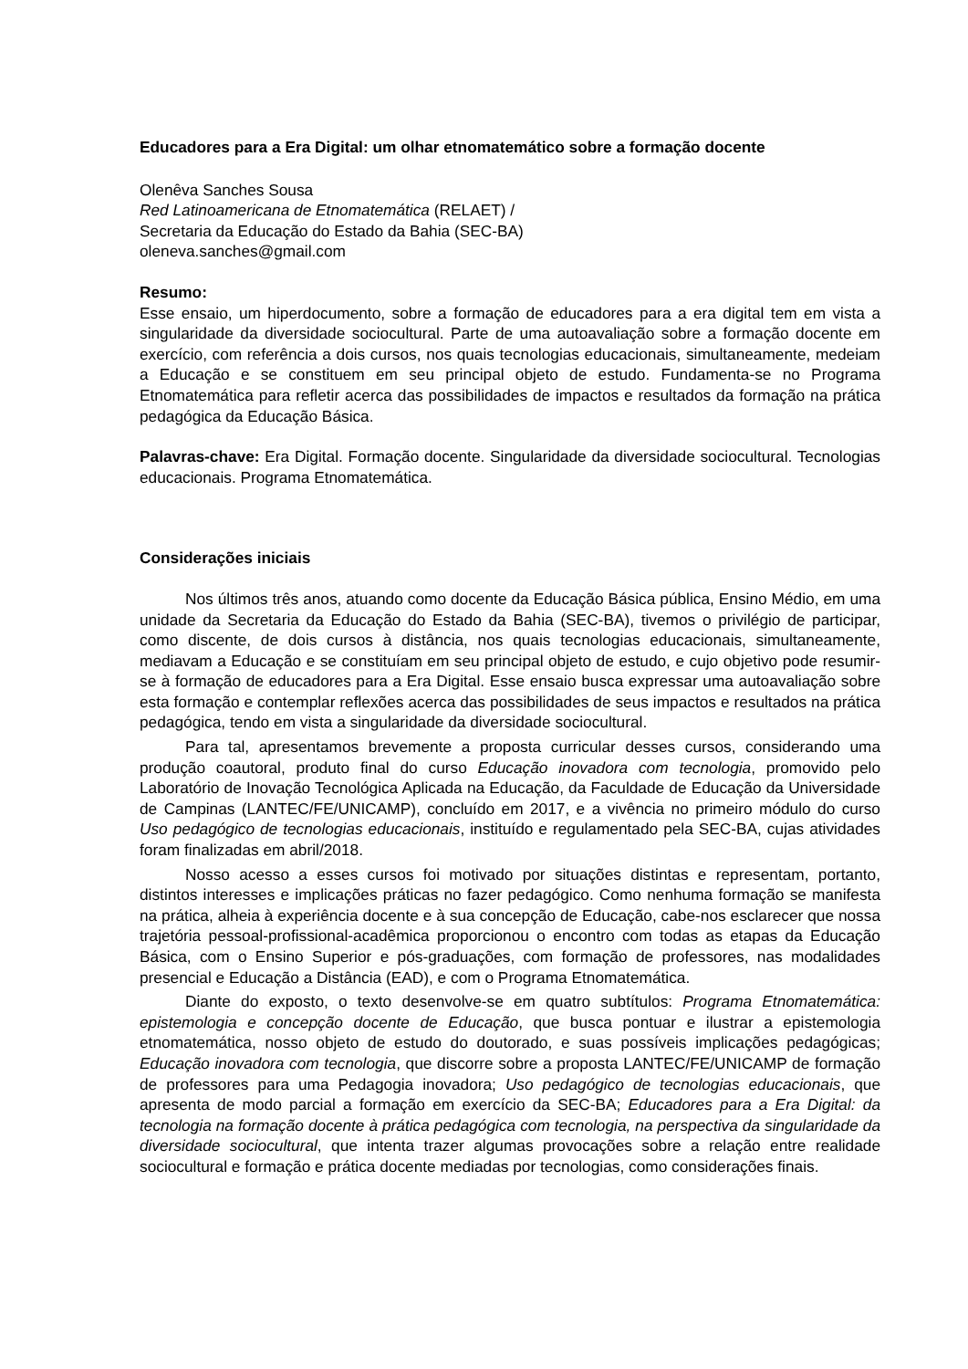Educadores para a Era Digital: um olhar etnomatemático sobre a formação docente
Olenêva Sanches Sousa
Red Latinoamericana de Etnomatemática (RELAET) /
Secretaria da Educação do Estado da Bahia (SEC-BA)
oleneva.sanches@gmail.com
Resumo:
Esse ensaio, um hiperdocumento, sobre a formação de educadores para a era digital tem em vista a singularidade da diversidade sociocultural. Parte de uma autoavaliação sobre a formação docente em exercício, com referência a dois cursos, nos quais tecnologias educacionais, simultaneamente, medeiam a Educação e se constituem em seu principal objeto de estudo. Fundamenta-se no Programa Etnomatemática para refletir acerca das possibilidades de impactos e resultados da formação na prática pedagógica da Educação Básica.
Palavras-chave: Era Digital. Formação docente. Singularidade da diversidade sociocultural. Tecnologias educacionais. Programa Etnomatemática.
Considerações iniciais
Nos últimos três anos, atuando como docente da Educação Básica pública, Ensino Médio, em uma unidade da Secretaria da Educação do Estado da Bahia (SEC-BA), tivemos o privilégio de participar, como discente, de dois cursos à distância, nos quais tecnologias educacionais, simultaneamente, mediavam a Educação e se constituíam em seu principal objeto de estudo, e cujo objetivo pode resumir-se à formação de educadores para a Era Digital. Esse ensaio busca expressar uma autoavaliação sobre esta formação e contemplar reflexões acerca das possibilidades de seus impactos e resultados na prática pedagógica, tendo em vista a singularidade da diversidade sociocultural.
Para tal, apresentamos brevemente a proposta curricular desses cursos, considerando uma produção coautoral, produto final do curso Educação inovadora com tecnologia, promovido pelo Laboratório de Inovação Tecnológica Aplicada na Educação, da Faculdade de Educação da Universidade de Campinas (LANTEC/FE/UNICAMP), concluído em 2017, e a vivência no primeiro módulo do curso Uso pedagógico de tecnologias educacionais, instituído e regulamentado pela SEC-BA, cujas atividades foram finalizadas em abril/2018.
Nosso acesso a esses cursos foi motivado por situações distintas e representam, portanto, distintos interesses e implicações práticas no fazer pedagógico. Como nenhuma formação se manifesta na prática, alheia à experiência docente e à sua concepção de Educação, cabe-nos esclarecer que nossa trajetória pessoal-profissional-acadêmica proporcionou o encontro com todas as etapas da Educação Básica, com o Ensino Superior e pós-graduações, com formação de professores, nas modalidades presencial e Educação a Distância (EAD), e com o Programa Etnomatemática.
Diante do exposto, o texto desenvolve-se em quatro subtítulos: Programa Etnomatemática: epistemologia e concepção docente de Educação, que busca pontuar e ilustrar a epistemologia etnomatemática, nosso objeto de estudo do doutorado, e suas possíveis implicações pedagógicas; Educação inovadora com tecnologia, que discorre sobre a proposta LANTEC/FE/UNICAMP de formação de professores para uma Pedagogia inovadora; Uso pedagógico de tecnologias educacionais, que apresenta de modo parcial a formação em exercício da SEC-BA; Educadores para a Era Digital: da tecnologia na formação docente à prática pedagógica com tecnologia, na perspectiva da singularidade da diversidade sociocultural, que intenta trazer algumas provocações sobre a relação entre realidade sociocultural e formação e prática docente mediadas por tecnologias, como considerações finais.